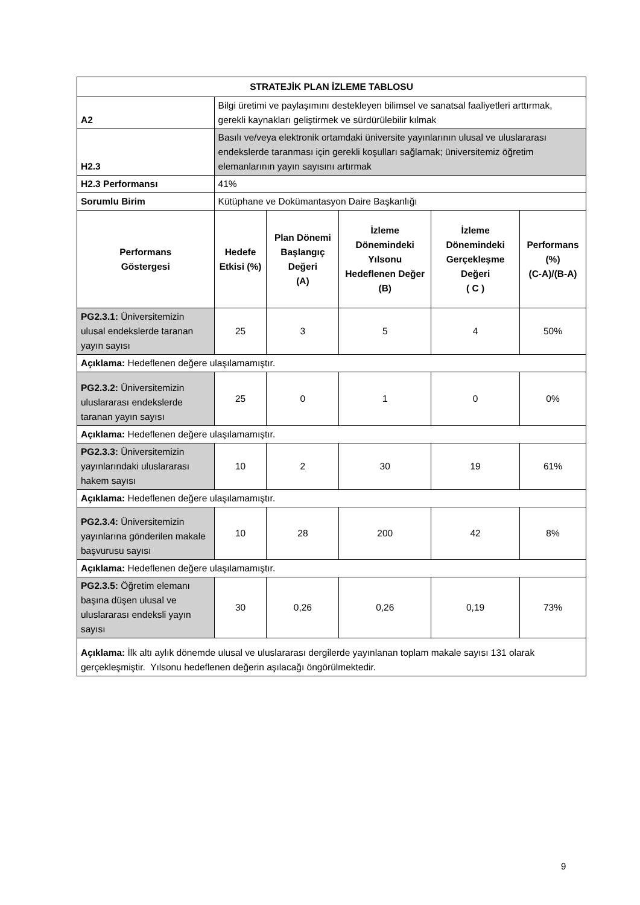| STRATEJİK PLAN İZLEME TABLOSU | | | | | |
| --- | --- | --- | --- | --- | --- |
| A2 | Bilgi üretimi ve paylaşımını destekleyen bilimsel ve sanatsal faaliyetleri arttırmak, gerekli kaynakları geliştirmek ve sürdürülebilir kılmak | | | | |
| H2.3 | Basılı ve/veya elektronik ortamdaki üniversite yayınlarının ulusal ve uluslararası endekslerde taranması için gerekli koşulları sağlamak; üniversitemiz öğretim elemanlarının yayın sayısını artırmak | | | | |
| H2.3 Performansı | 41% | | | | |
| Sorumlu Birim | Kütüphane ve Dokümantasyon Daire Başkanlığı | | | | |
| Performans Göstergesi | Hedefe Etkisi (%) | Plan Dönemi Başlangıç Değeri (A) | İzleme Dönemindeki Yılsonu Hedeflenen Değer (B) | İzleme Dönemindeki Gerçekleşme Değeri ( C ) | Performans (%) (C-A)/(B-A) |
| PG2.3.1: Üniversitemizin ulusal endekslerde taranan yayın sayısı | 25 | 3 | 5 | 4 | 50% |
| Açıklama: Hedeflenen değere ulaşılamamıştır. | | | | | |
| PG2.3.2: Üniversitemizin uluslararası endekslerde taranan yayın sayısı | 25 | 0 | 1 | 0 | 0% |
| Açıklama: Hedeflenen değere ulaşılamamıştır. | | | | | |
| PG2.3.3: Üniversitemizin yayınlarındaki uluslararası hakem sayısı | 10 | 2 | 30 | 19 | 61% |
| Açıklama: Hedeflenen değere ulaşılamamıştır. | | | | | |
| PG2.3.4: Üniversitemizin yayınlarına gönderilen makale başvurusu sayısı | 10 | 28 | 200 | 42 | 8% |
| Açıklama: Hedeflenen değere ulaşılamamıştır. | | | | | |
| PG2.3.5: Öğretim elemanı başına düşen ulusal ve uluslararası endeksli yayın sayısı | 30 | 0,26 | 0,26 | 0,19 | 73% |
| Açıklama: İlk altı aylık dönemde ulusal ve uluslararası dergilerde yayınlanan toplam makale sayısı 131 olarak gerçekleşmiştir. Yılsonu hedeflenen değerin aşılacağı öngörülmektedir. | | | | | |
9